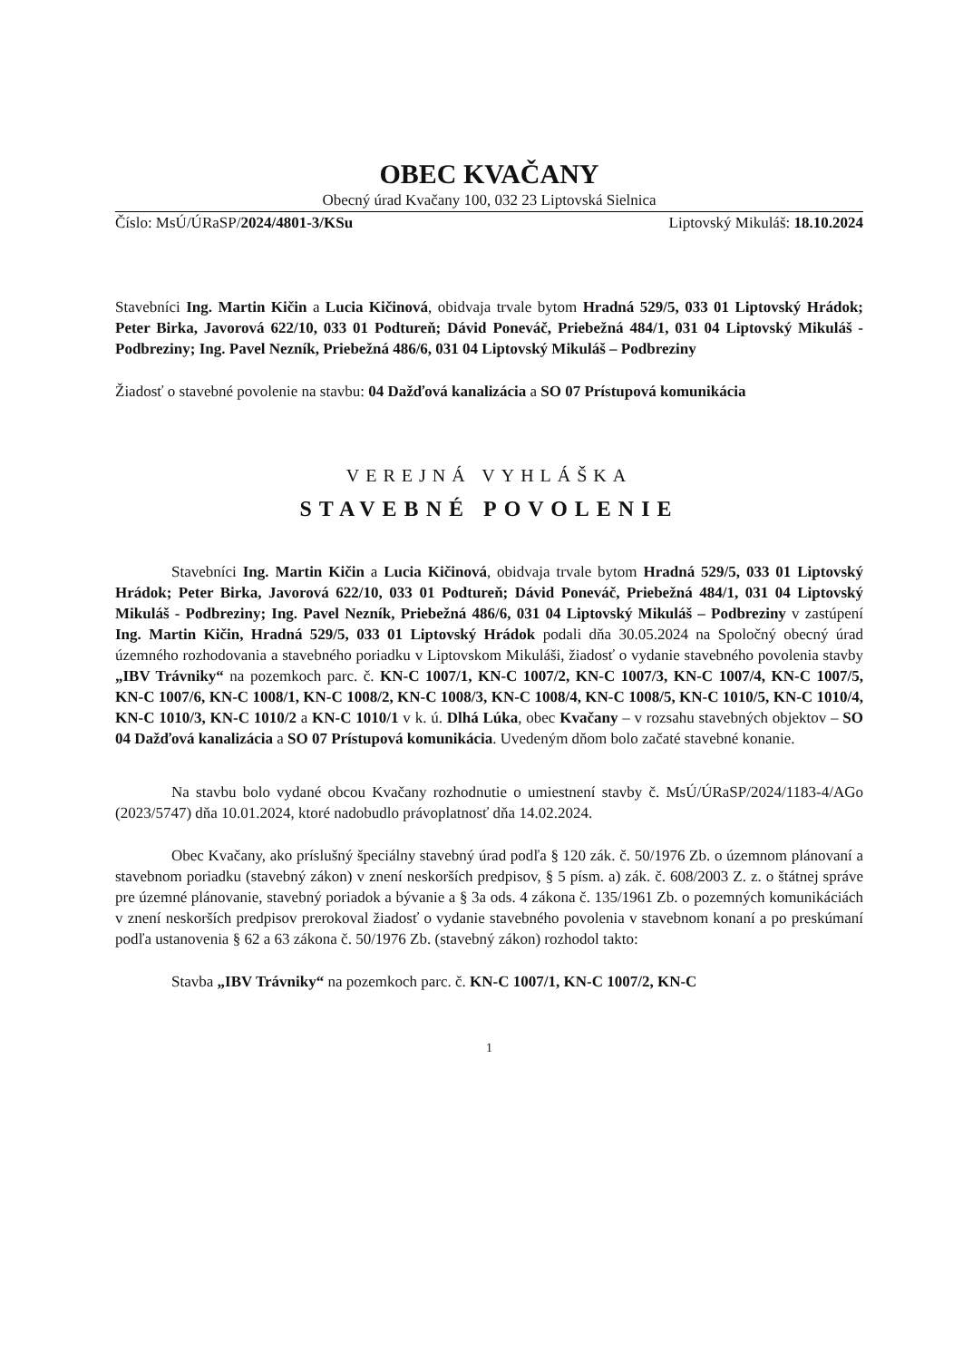OBEC KVAČANY
Obecný úrad Kvačany 100, 032 23 Liptovská Sielnica
Číslo: MsÚ/ÚRaSP/2024/4801-3/KSu Liptovský Mikuláš: 18.10.2024
Stavebníci Ing. Martin Kičin a Lucia Kičinová, obidvaja trvale bytom Hradná 529/5, 033 01 Liptovský Hrádok; Peter Birka, Javorová 622/10, 033 01 Podtureň; Dávid Poneváč, Priebežná 484/1, 031 04 Liptovský Mikuláš - Podbreziny; Ing. Pavel Nezník, Priebežná 486/6, 031 04 Liptovský Mikuláš – Podbreziny
Žiadosť o stavebné povolenie na stavbu: 04 Dažďová kanalizácia a SO 07 Prístupová komunikácia
VEREJNÁ VYHLÁŠKA
STAVEBNÉ POVOLENIE
Stavebníci Ing. Martin Kičin a Lucia Kičinová, obidvaja trvale bytom Hradná 529/5, 033 01 Liptovský Hrádok; Peter Birka, Javorová 622/10, 033 01 Podtureň; Dávid Poneváč, Priebežná 484/1, 031 04 Liptovský Mikuláš - Podbreziny; Ing. Pavel Nezník, Priebežná 486/6, 031 04 Liptovský Mikuláš – Podbreziny v zastúpení Ing. Martin Kičin, Hradná 529/5, 033 01 Liptovský Hrádok podali dňa 30.05.2024 na Spoločný obecný úrad územného rozhodovania a stavebného poriadku v Liptovskom Mikuláši, žiadosť o vydanie stavebného povolenia stavby „IBV Trávniky“ na pozemkoch parc. č. KN-C 1007/1, KN-C 1007/2, KN-C 1007/3, KN-C 1007/4, KN-C 1007/5, KN-C 1007/6, KN-C 1008/1, KN-C 1008/2, KN-C 1008/3, KN-C 1008/4, KN-C 1008/5, KN-C 1010/5, KN-C 1010/4, KN-C 1010/3, KN-C 1010/2 a KN-C 1010/1 v k. ú. Dlhá Lúka, obec Kvačany – v rozsahu stavebných objektov – SO 04 Dažďová kanalizácia a SO 07 Prístupová komunikácia. Uvedeným dňom bolo začaté stavebné konanie.
Na stavbu bolo vydané obcou Kvačany rozhodnutie o umiestnení stavby č. MsÚ/ÚRaSP/2024/1183-4/AGo (2023/5747) dňa 10.01.2024, ktoré nadobudlo právoplatnosť dňa 14.02.2024.
Obec Kvačany, ako príslušný špeciálny stavebný úrad podľa § 120 zák. č. 50/1976 Zb. o územnom plánovaní a stavebnom poriadku (stavebný zákon) v znení neskorších predpisov, § 5 písm. a) zák. č. 608/2003 Z. z. o štátnej správe pre územné plánovanie, stavebný poriadok a bývanie a § 3a ods. 4 zákona č. 135/1961 Zb. o pozemných komunikáciách v znení neskorších predpisov prerokoval žiadosť o vydanie stavebného povolenia v stavebnom konaní a po preskúmaní podľa ustanovenia § 62 a 63 zákona č. 50/1976 Zb. (stavebný zákon) rozhodol takto:
Stavba „IBV Trávniky“ na pozemkoch parc. č. KN-C 1007/1, KN-C 1007/2, KN-C
1